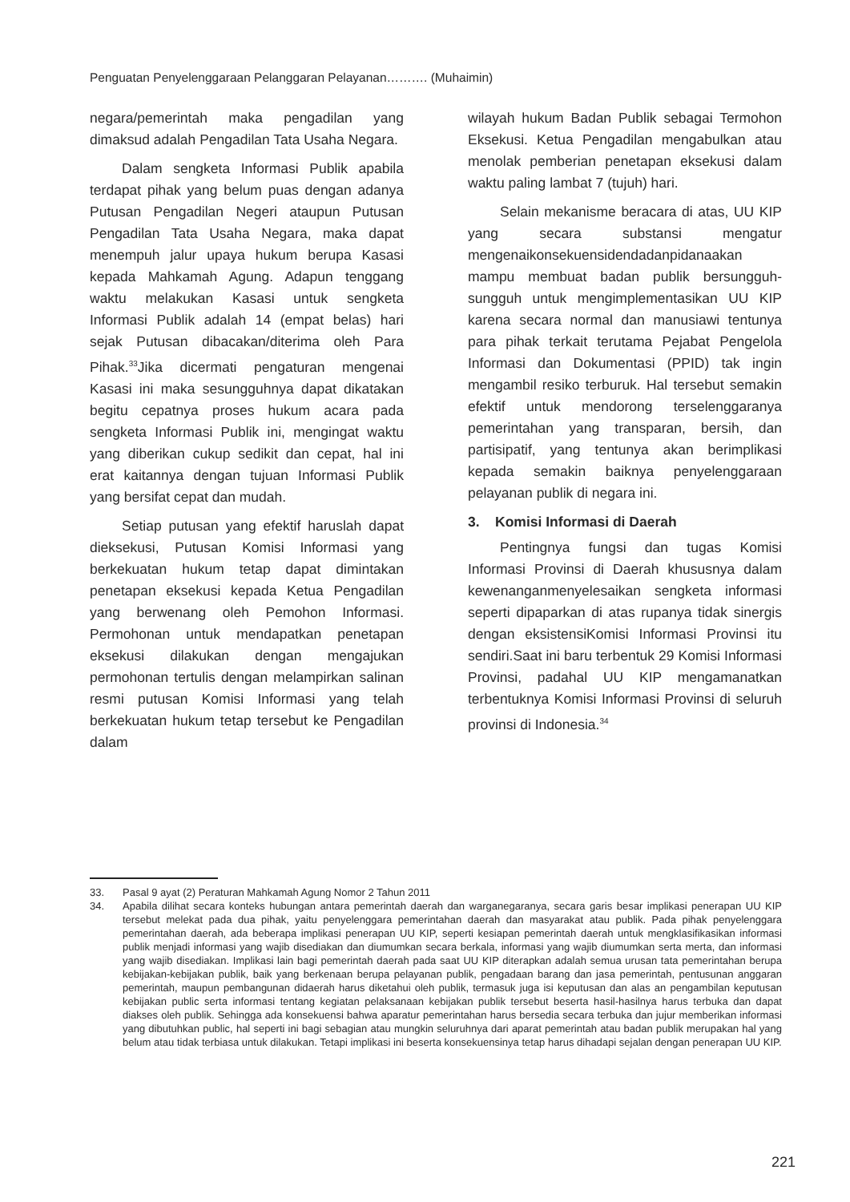Penguatan Penyelenggaraan Pelanggaran Pelayanan………. (Muhaimin)
negara/pemerintah maka pengadilan yang dimaksud adalah Pengadilan Tata Usaha Negara.
Dalam sengketa Informasi Publik apabila terdapat pihak yang belum puas dengan adanya Putusan Pengadilan Negeri ataupun Putusan Pengadilan Tata Usaha Negara, maka dapat menempuh jalur upaya hukum berupa Kasasi kepada Mahkamah Agung. Adapun tenggang waktu melakukan Kasasi untuk sengketa Informasi Publik adalah 14 (empat belas) hari sejak Putusan dibacakan/diterima oleh Para Pihak.<sup>33</sup>Jika dicermati pengaturan mengenai Kasasi ini maka sesungguhnya dapat dikatakan begitu cepatnya proses hukum acara pada sengketa Informasi Publik ini, mengingat waktu yang diberikan cukup sedikit dan cepat, hal ini erat kaitannya dengan tujuan Informasi Publik yang bersifat cepat dan mudah.
Setiap putusan yang efektif haruslah dapat dieksekusi, Putusan Komisi Informasi yang berkekuatan hukum tetap dapat dimintakan penetapan eksekusi kepada Ketua Pengadilan yang berwenang oleh Pemohon Informasi. Permohonan untuk mendapatkan penetapan eksekusi dilakukan dengan mengajukan permohonan tertulis dengan melampirkan salinan resmi putusan Komisi Informasi yang telah berkekuatan hukum tetap tersebut ke Pengadilan dalam
wilayah hukum Badan Publik sebagai Termohon Eksekusi. Ketua Pengadilan mengabulkan atau menolak pemberian penetapan eksekusi dalam waktu paling lambat 7 (tujuh) hari.
Selain mekanisme beracara di atas, UU KIP yang secara substansi mengatur mengenaikonsekuensidendadanpidanaakan mampu membuat badan publik bersungguh-sungguh untuk mengimplementasikan UU KIP karena secara normal dan manusiawi tentunya para pihak terkait terutama Pejabat Pengelola Informasi dan Dokumentasi (PPID) tak ingin mengambil resiko terburuk. Hal tersebut semakin efektif untuk mendorong terselenggaranya pemerintahan yang transparan, bersih, dan partisipatif, yang tentunya akan berimplikasi kepada semakin baiknya penyelenggaraan pelayanan publik di negara ini.
3. Komisi Informasi di Daerah
Pentingnya fungsi dan tugas Komisi Informasi Provinsi di Daerah khususnya dalam kewenanganmenyelesaikan sengketa informasi seperti dipaparkan di atas rupanya tidak sinergis dengan eksistensiKomisi Informasi Provinsi itu sendiri.Saat ini baru terbentuk 29 Komisi Informasi Provinsi, padahal UU KIP mengamanatkan terbentuknya Komisi Informasi Provinsi di seluruh provinsi di Indonesia.<sup>34</sup>
33. Pasal 9 ayat (2) Peraturan Mahkamah Agung Nomor 2 Tahun 2011
34. Apabila dilihat secara konteks hubungan antara pemerintah daerah dan warganegaranya, secara garis besar implikasi penerapan UU KIP tersebut melekat pada dua pihak, yaitu penyelenggara pemerintahan daerah dan masyarakat atau publik. Pada pihak penyelenggara pemerintahan daerah, ada beberapa implikasi penerapan UU KIP, seperti kesiapan pemerintah daerah untuk mengklasifikasikan informasi publik menjadi informasi yang wajib disediakan dan diumumkan secara berkala, informasi yang wajib diumumkan serta merta, dan informasi yang wajib disediakan. Implikasi lain bagi pemerintah daerah pada saat UU KIP diterapkan adalah semua urusan tata pemerintahan berupa kebijakan-kebijakan publik, baik yang berkenaan berupa pelayanan publik, pengadaan barang dan jasa pemerintah, pentusunan anggaran pemerintah, maupun pembangunan didaerah harus diketahui oleh publik, termasuk juga isi keputusan dan alas an pengambilan keputusan kebijakan public serta informasi tentang kegiatan pelaksanaan kebijakan publik tersebut beserta hasil-hasilnya harus terbuka dan dapat diakses oleh publik. Sehingga ada konsekuensi bahwa aparatur pemerintahan harus bersedia secara terbuka dan jujur memberikan informasi yang dibutuhkan public, hal seperti ini bagi sebagian atau mungkin seluruhnya dari aparat pemerintah atau badan publik merupakan hal yang belum atau tidak terbiasa untuk dilakukan. Tetapi implikasi ini beserta konsekuensinya tetap harus dihadapi sejalan dengan penerapan UU KIP.
221